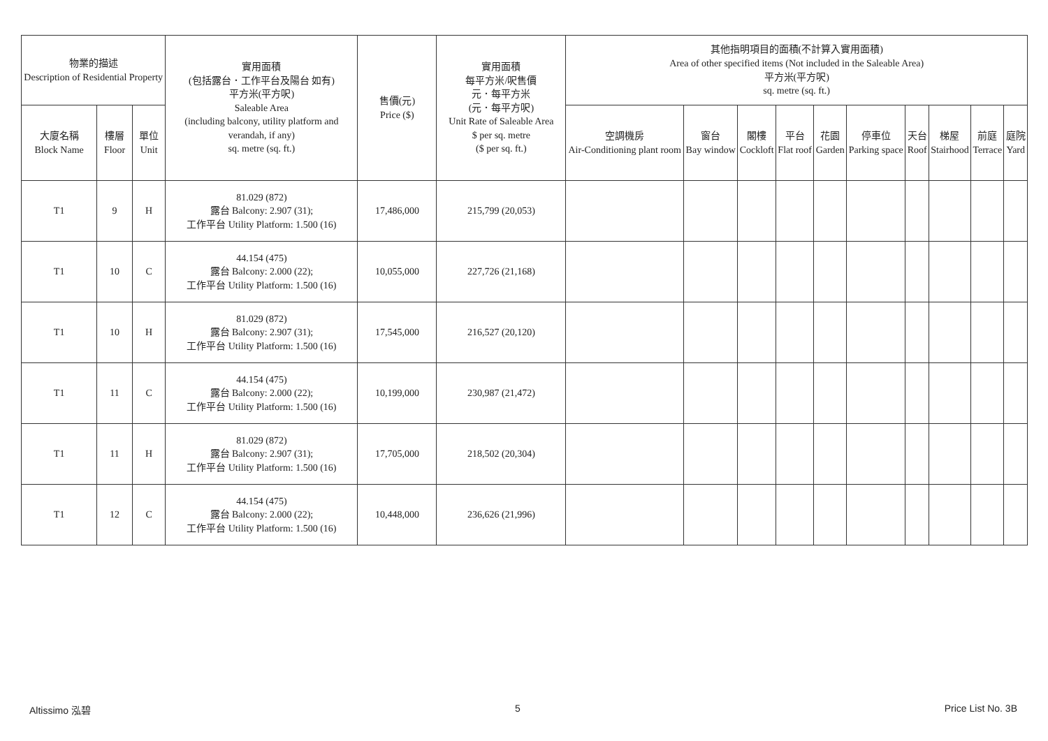| 物業的描述 Description of Residential Property | | | 實用面積 (包括露台．工作平台及陽台 如有) 平方米(平方呎) Saleable Area (including balcony, utility platform and verandah, if any) sq. metre (sq. ft.) | 售價(元) Price ($) | 實用面積 每平方米/呎售價 元．每平方米 (元．每平方呎) Unit Rate of Saleable Area $ per sq. metre ($ per sq. ft.) | 其他指明項目的面積(不計算入實用面積) Area of other specified items (Not included in the Saleable Area) 平方米(平方呎) sq. metre (sq. ft.) | | | | | | | | | |
| --- | --- | --- | --- | --- | --- | --- | --- | --- | --- | --- | --- | --- | --- | --- | --- |
| 大廈名稱 Block Name | 樓層 Floor | 單位 Unit | | | | 空調機房 Air-Conditioning plant room | 窗台 Bay window | 閣樓 Cockloft | 平台 Flat roof | 花園 Garden | 停車位 Parking space | 天台 Roof | 梯屋 Stairhood | 前庭 Terrace | 庭院 Yard |
| T1 | 9 | H | 81.029 (872) 露台 Balcony: 2.907 (31); 工作平台 Utility Platform: 1.500 (16) | 17,486,000 | 215,799 (20,053) | | | | | | | | | | |
| T1 | 10 | C | 44.154 (475) 露台 Balcony: 2.000 (22); 工作平台 Utility Platform: 1.500 (16) | 10,055,000 | 227,726 (21,168) | | | | | | | | | | |
| T1 | 10 | H | 81.029 (872) 露台 Balcony: 2.907 (31); 工作平台 Utility Platform: 1.500 (16) | 17,545,000 | 216,527 (20,120) | | | | | | | | | | |
| T1 | 11 | C | 44.154 (475) 露台 Balcony: 2.000 (22); 工作平台 Utility Platform: 1.500 (16) | 10,199,000 | 230,987 (21,472) | | | | | | | | | | |
| T1 | 11 | H | 81.029 (872) 露台 Balcony: 2.907 (31); 工作平台 Utility Platform: 1.500 (16) | 17,705,000 | 218,502 (20,304) | | | | | | | | | | |
| T1 | 12 | C | 44.154 (475) 露台 Balcony: 2.000 (22); 工作平台 Utility Platform: 1.500 (16) | 10,448,000 | 236,626 (21,996) | | | | | | | | | | |
Altissimo 泓碧 5 Price List No. 3B